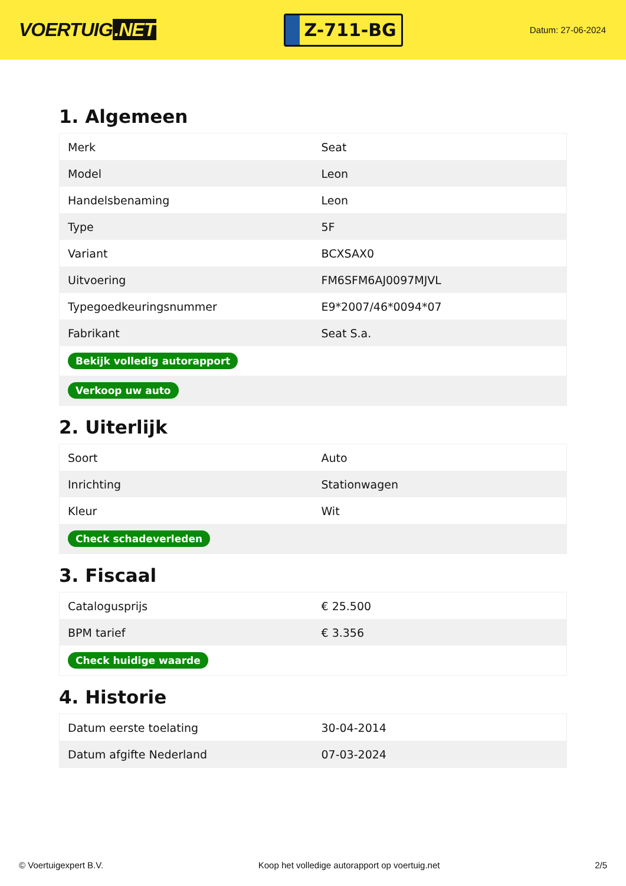VOERTUIG.NET
Z-711-BG
Datum: 27-06-2024
1. Algemeen
| Merk | Seat |
| Model | Leon |
| Handelsbenaming | Leon |
| Type | 5F |
| Variant | BCXSAX0 |
| Uitvoering | FM6SFM6AJ0097MJVL |
| Typegoedkeuringsnummer | E9*2007/46*0094*07 |
| Fabrikant | Seat S.a. |
| Bekijk volledig autorapport | |
| Verkoop uw auto | |
2. Uiterlijk
| Soort | Auto |
| Inrichting | Stationwagen |
| Kleur | Wit |
| Check schadeverleden | |
3. Fiscaal
| Catalogusprijs | € 25.500 |
| BPM tarief | € 3.356 |
| Check huidige waarde | |
4. Historie
| Datum eerste toelating | 30-04-2014 |
| Datum afgifte Nederland | 07-03-2024 |
© Voertuigexpert B.V. Koop het volledige autorapport op voertuig.net 2/5